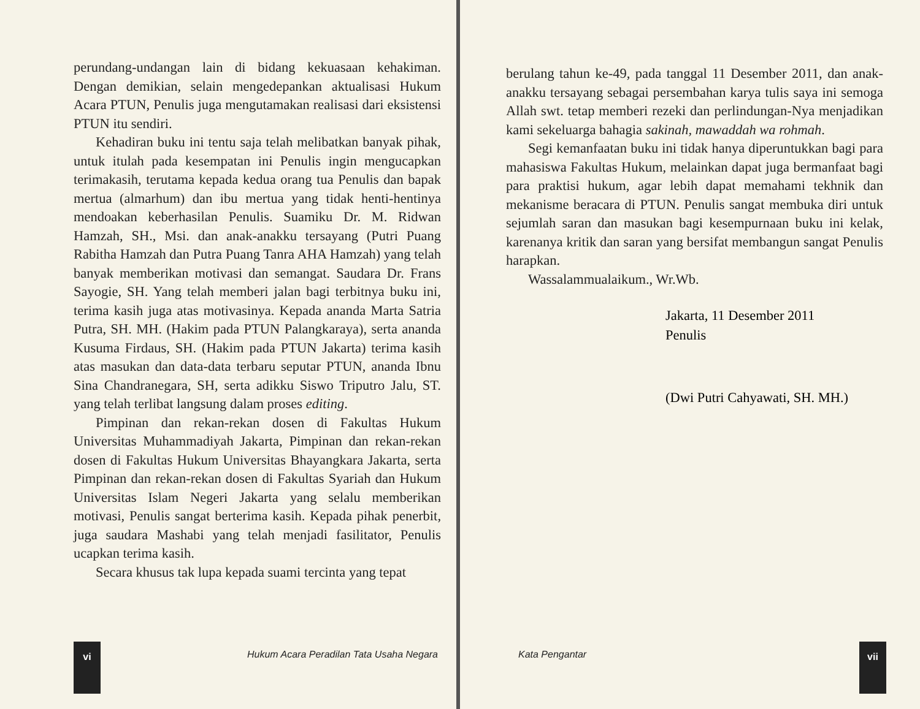perundang-undangan lain di bidang kekuasaan kehakiman. Dengan demikian, selain mengedepankan aktualisasi Hukum Acara PTUN, Penulis juga mengutamakan realisasi dari eksistensi PTUN itu sendiri.
Kehadiran buku ini tentu saja telah melibatkan banyak pihak, untuk itulah pada kesempatan ini Penulis ingin mengucapkan terimakasih, terutama kepada kedua orang tua Penulis dan bapak mertua (almarhum) dan ibu mertua yang tidak henti-hentinya mendoakan keberhasilan Penulis. Suamiku Dr. M. Ridwan Hamzah, SH., Msi. dan anak-anakku tersayang (Putri Puang Rabitha Hamzah dan Putra Puang Tanra AHA Hamzah) yang telah banyak memberikan motivasi dan semangat. Saudara Dr. Frans Sayogie, SH. Yang telah memberi jalan bagi terbitnya buku ini, terima kasih juga atas motivasinya. Kepada ananda Marta Satria Putra, SH. MH. (Hakim pada PTUN Palangkaraya), serta ananda Kusuma Firdaus, SH. (Hakim pada PTUN Jakarta) terima kasih atas masukan dan data-data terbaru seputar PTUN, ananda Ibnu Sina Chandranegara, SH, serta adikku Siswo Triputro Jalu, ST. yang telah terlibat langsung dalam proses editing.
Pimpinan dan rekan-rekan dosen di Fakultas Hukum Universitas Muhammadiyah Jakarta, Pimpinan dan rekan-rekan dosen di Fakultas Hukum Universitas Bhayangkara Jakarta, serta Pimpinan dan rekan-rekan dosen di Fakultas Syariah dan Hukum Universitas Islam Negeri Jakarta yang selalu memberikan motivasi, Penulis sangat berterima kasih. Kepada pihak penerbit, juga saudara Mashabi yang telah menjadi fasilitator, Penulis ucapkan terima kasih.
Secara khusus tak lupa kepada suami tercinta yang tepat
vi
Hukum Acara Peradilan Tata Usaha Negara
berulang tahun ke-49, pada tanggal 11 Desember 2011, dan anak-anakku tersayang sebagai persembahan karya tulis saya ini semoga Allah swt. tetap memberi rezeki dan perlindungan-Nya menjadikan kami sekeluarga bahagia sakinah, mawaddah wa rohmah.
Segi kemanfaatan buku ini tidak hanya diperuntukkan bagi para mahasiswa Fakultas Hukum, melainkan dapat juga bermanfaat bagi para praktisi hukum, agar lebih dapat memahami tekhnik dan mekanisme beracara di PTUN. Penulis sangat membuka diri untuk sejumlah saran dan masukan bagi kesempurnaan buku ini kelak, karenanya kritik dan saran yang bersifat membangun sangat Penulis harapkan.
Wassalammualaikum., Wr.Wb.
Jakarta, 11 Desember 2011
Penulis
(Dwi Putri Cahyawati, SH. MH.)
Kata Pengantar
vii